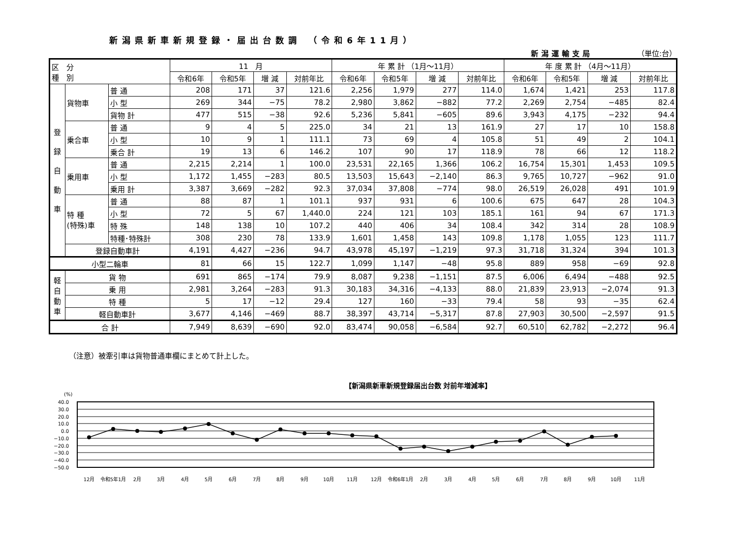新潟県新車新規登録・届出台数調 （令和6年11月）
新潟運輸支局 （単位:台）
| 区 分 種 別 | | | 11 月 | | | | 年 累 計 （1月～11月） | | | | 年 度 累 計 （4月～11月） | | | |
| --- | --- | --- | --- | --- | --- | --- | --- | --- | --- | --- | --- | --- | --- | --- |
| | | | 令和6年 | 令和5年 | 増 減 | 対前年比 | 令和6年 | 令和5年 | 増 減 | 対前年比 | 令和6年 | 令和5年 | 増 減 | 対前年比 |
| 登 録 自 動 車 | 貨物車 | 普 通 | 208 | 171 | 37 | 121.6 | 2,256 | 1,979 | 277 | 114.0 | 1,674 | 1,421 | 253 | 117.8 |
| | | 小 型 | 269 | 344 | −75 | 78.2 | 2,980 | 3,862 | −882 | 77.2 | 2,269 | 2,754 | −485 | 82.4 |
| | | 貨物 計 | 477 | 515 | −38 | 92.6 | 5,236 | 5,841 | −605 | 89.6 | 3,943 | 4,175 | −232 | 94.4 |
| | 乗合車 | 普 通 | 9 | 4 | 5 | 225.0 | 34 | 21 | 13 | 161.9 | 27 | 17 | 10 | 158.8 |
| | | 小 型 | 10 | 9 | 1 | 111.1 | 73 | 69 | 4 | 105.8 | 51 | 49 | 2 | 104.1 |
| | | 乗合 計 | 19 | 13 | 6 | 146.2 | 107 | 90 | 17 | 118.9 | 78 | 66 | 12 | 118.2 |
| | 乗用車 | 普 通 | 2,215 | 2,214 | 1 | 100.0 | 23,531 | 22,165 | 1,366 | 106.2 | 16,754 | 15,301 | 1,453 | 109.5 |
| | | 小 型 | 1,172 | 1,455 | −283 | 80.5 | 13,503 | 15,643 | −2,140 | 86.3 | 9,765 | 10,727 | −962 | 91.0 |
| | | 乗用 計 | 3,387 | 3,669 | −282 | 92.3 | 37,034 | 37,808 | −774 | 98.0 | 26,519 | 26,028 | 491 | 101.9 |
| | 特 種 (特殊)車 | 普 通 | 88 | 87 | 1 | 101.1 | 937 | 931 | 6 | 100.6 | 675 | 647 | 28 | 104.3 |
| | | 小 型 | 72 | 5 | 67 | 1,440.0 | 224 | 121 | 103 | 185.1 | 161 | 94 | 67 | 171.3 |
| | | 特 殊 | 148 | 138 | 10 | 107.2 | 440 | 406 | 34 | 108.4 | 342 | 314 | 28 | 108.9 |
| | | 特種･特殊計 | 308 | 230 | 78 | 133.9 | 1,601 | 1,458 | 143 | 109.8 | 1,178 | 1,055 | 123 | 111.7 |
| | 登録自動車計 | | 4,191 | 4,427 | −236 | 94.7 | 43,978 | 45,197 | −1,219 | 97.3 | 31,718 | 31,324 | 394 | 101.3 |
| 小型二輪車 | | | 81 | 66 | 15 | 122.7 | 1,099 | 1,147 | −48 | 95.8 | 889 | 958 | −69 | 92.8 |
| 軽 自 動 車 | 貨 物 | | 691 | 865 | −174 | 79.9 | 8,087 | 9,238 | −1,151 | 87.5 | 6,006 | 6,494 | −488 | 92.5 |
| | 乗 用 | | 2,981 | 3,264 | −283 | 91.3 | 30,183 | 34,316 | −4,133 | 88.0 | 21,839 | 23,913 | −2,074 | 91.3 |
| | 特 種 | | 5 | 17 | −12 | 29.4 | 127 | 160 | −33 | 79.4 | 58 | 93 | −35 | 62.4 |
| | 軽自動車計 | | 3,677 | 4,146 | −469 | 88.7 | 38,397 | 43,714 | −5,317 | 87.8 | 27,903 | 30,500 | −2,597 | 91.5 |
| 合 計 | | | 7,949 | 8,639 | −690 | 92.0 | 83,474 | 90,058 | −6,584 | 92.7 | 60,510 | 62,782 | −2,272 | 96.4 |
（注意）被牽引車は貨物普通車欄にまとめて計上した。
【新潟県新車新規登録届出台数 対前年増減率】
(%)
40.0
30.0
20.0
10.0
0.0
−10.0
−20.0
−30.0
−40.0
−50.0
12月
令和5年1月
2月
3月
4月
5月
6月
7月
8月
9月
10月
11月
12月
令和6年1月
2月
3月
4月
5月
6月
7月
8月
9月
10月
11月